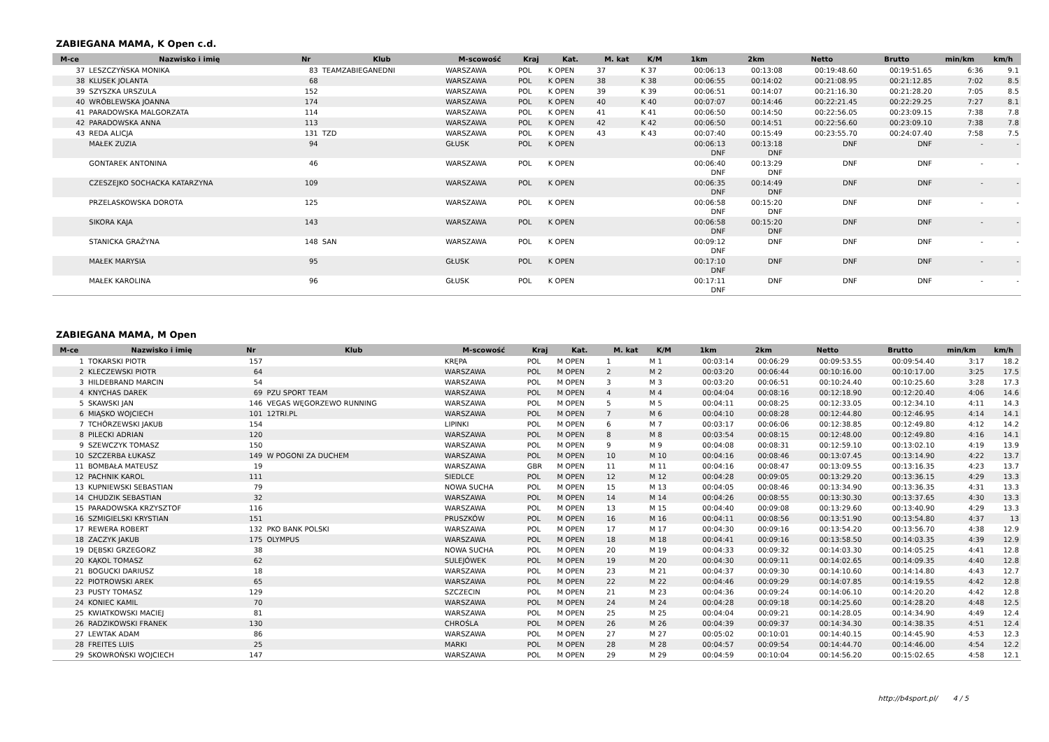ZABIEGANA MAMA, K Open c.d.
| M-ce | Nazwisko i imię | Nr | Klub | M-scowość | Kraj | Kat. | M. kat | K/M | 1km | 2km | Netto | Brutto | min/km | km/h |
| --- | --- | --- | --- | --- | --- | --- | --- | --- | --- | --- | --- | --- | --- | --- |
| 37 | LESZCZYŃSKA MONIKA | 83 | TEAMZABIEGANEDNI | WARSZAWA | POL | K OPEN | 37 | K 37 | 00:06:13 | 00:13:08 | 00:19:48.60 | 00:19:51.65 | 6:36 | 9.1 |
| 38 | KLUSEK JOLANTA | 68 | | WARSZAWA | POL | K OPEN | 38 | K 38 | 00:06:55 | 00:14:02 | 00:21:08.95 | 00:21:12.85 | 7:02 | 8.5 |
| 39 | SZYSZKA URSZULA | 152 | | WARSZAWA | POL | K OPEN | 39 | K 39 | 00:06:51 | 00:14:07 | 00:21:16.30 | 00:21:28.20 | 7:05 | 8.5 |
| 40 | WRÓBLEWSKA JOANNA | 174 | | WARSZAWA | POL | K OPEN | 40 | K 40 | 00:07:07 | 00:14:46 | 00:22:21.45 | 00:22:29.25 | 7:27 | 8.1 |
| 41 | PARADOWSKA MALGORZATA | 114 | | WARSZAWA | POL | K OPEN | 41 | K 41 | 00:06:50 | 00:14:50 | 00:22:56.05 | 00:23:09.15 | 7:38 | 7.8 |
| 42 | PARADOWSKA ANNA | 113 | | WARSZAWA | POL | K OPEN | 42 | K 42 | 00:06:50 | 00:14:51 | 00:22:56.60 | 00:23:09.10 | 7:38 | 7.8 |
| 43 | REDA ALICJA | 131 | TZD | WARSZAWA | POL | K OPEN | 43 | K 43 | 00:07:40 | 00:15:49 | 00:23:55.70 | 00:24:07.40 | 7:58 | 7.5 |
| | MAŁEK ZUZIA | 94 | | GŁUSK | POL | K OPEN | | | 00:06:13 DNF | 00:13:18 DNF | DNF | DNF | - | - |
| | GONTAREK ANTONINA | 46 | | WARSZAWA | POL | K OPEN | | | 00:06:40 DNF | 00:13:29 DNF | DNF | DNF | - | - |
| | CZESZEJKO SOCHACKA KATARZYNA | 109 | | WARSZAWA | POL | K OPEN | | | 00:06:35 DNF | 00:14:49 DNF | DNF | DNF | - | - |
| | PRZELASKOWSKA DOROTA | 125 | | WARSZAWA | POL | K OPEN | | | 00:06:58 DNF | 00:15:20 DNF | DNF | DNF | - | - |
| | SIKORA KAJA | 143 | | WARSZAWA | POL | K OPEN | | | 00:06:58 DNF | 00:15:20 DNF | DNF | DNF | - | - |
| | STANICKA GRAŻYNA | 148 | SAN | WARSZAWA | POL | K OPEN | | | 00:09:12 DNF | DNF | DNF | DNF | - | - |
| | MAŁEK MARYSIA | 95 | | GŁUSK | POL | K OPEN | | | 00:17:10 DNF | DNF | DNF | DNF | - | - |
| | MAŁEK KAROLINA | 96 | | GŁUSK | POL | K OPEN | | | 00:17:11 DNF | DNF | DNF | DNF | - | - |
ZABIEGANA MAMA, M Open
| M-ce | Nazwisko i imię | Nr | Klub | M-scowość | Kraj | Kat. | M. kat | K/M | 1km | 2km | Netto | Brutto | min/km | km/h |
| --- | --- | --- | --- | --- | --- | --- | --- | --- | --- | --- | --- | --- | --- | --- |
| 1 | TOKARSKI PIOTR | 157 | | KRĘPA | POL | M OPEN | 1 | M 1 | 00:03:14 | 00:06:29 | 00:09:53.55 | 00:09:54.40 | 3:17 | 18.2 |
| 2 | KLECZEWSKI PIOTR | 64 | | WARSZAWA | POL | M OPEN | 2 | M 2 | 00:03:20 | 00:06:44 | 00:10:16.00 | 00:10:17.00 | 3:25 | 17.5 |
| 3 | HILDEBRAND MARCIN | 54 | | WARSZAWA | POL | M OPEN | 3 | M 3 | 00:03:20 | 00:06:51 | 00:10:24.40 | 00:10:25.60 | 3:28 | 17.3 |
| 4 | KNYCHAS DAREK | 69 | PZU SPORT TEAM | WARSZAWA | POL | M OPEN | 4 | M 4 | 00:04:04 | 00:08:16 | 00:12:18.90 | 00:12:20.40 | 4:06 | 14.6 |
| 5 | SKAWSKI JAN | 146 | VEGAS WĘGORZEWO RUNNING | WARSZAWA | POL | M OPEN | 5 | M 5 | 00:04:11 | 00:08:25 | 00:12:33.05 | 00:12:34.10 | 4:11 | 14.3 |
| 6 | MIĄSKO WOJCIECH | 101 | 12TRI.PL | WARSZAWA | POL | M OPEN | 7 | M 6 | 00:04:10 | 00:08:28 | 00:12:44.80 | 00:12:46.95 | 4:14 | 14.1 |
| 7 | TCHÓRZEWSKI JAKUB | 154 | | LIPINKI | POL | M OPEN | 6 | M 7 | 00:03:17 | 00:06:06 | 00:12:38.85 | 00:12:49.80 | 4:12 | 14.2 |
| 8 | PILECKI ADRIAN | 120 | | WARSZAWA | POL | M OPEN | 8 | M 8 | 00:03:54 | 00:08:15 | 00:12:48.00 | 00:12:49.80 | 4:16 | 14.1 |
| 9 | SZEWCZYK TOMASZ | 150 | | WARSZAWA | POL | M OPEN | 9 | M 9 | 00:04:08 | 00:08:31 | 00:12:59.10 | 00:13:02.10 | 4:19 | 13.9 |
| 10 | SZCZERBA ŁUKASZ | 149 | W POGONI ZA DUCHEM | WARSZAWA | POL | M OPEN | 10 | M 10 | 00:04:16 | 00:08:46 | 00:13:07.45 | 00:13:14.90 | 4:22 | 13.7 |
| 11 | BOMBAŁA MATEUSZ | 19 | | WARSZAWA | GBR | M OPEN | 11 | M 11 | 00:04:16 | 00:08:47 | 00:13:09.55 | 00:13:16.35 | 4:23 | 13.7 |
| 12 | PACHNIK KAROL | 111 | | SIEDLCE | POL | M OPEN | 12 | M 12 | 00:04:28 | 00:09:05 | 00:13:29.20 | 00:13:36.15 | 4:29 | 13.3 |
| 13 | KUPNIEWSKI SEBASTIAN | 79 | | NOWA SUCHA | POL | M OPEN | 15 | M 13 | 00:04:05 | 00:08:46 | 00:13:34.90 | 00:13:36.35 | 4:31 | 13.3 |
| 14 | CHUDZIK SEBASTIAN | 32 | | WARSZAWA | POL | M OPEN | 14 | M 14 | 00:04:26 | 00:08:55 | 00:13:30.30 | 00:13:37.65 | 4:30 | 13.3 |
| 15 | PARADOWSKA KRZYSZTOF | 116 | | WARSZAWA | POL | M OPEN | 13 | M 15 | 00:04:40 | 00:09:08 | 00:13:29.60 | 00:13:40.90 | 4:29 | 13.3 |
| 16 | SZMIGIELSKI KRYSTIAN | 151 | | PRUSZKÓW | POL | M OPEN | 16 | M 16 | 00:04:11 | 00:08:56 | 00:13:51.90 | 00:13:54.80 | 4:37 | 13 |
| 17 | REWERA ROBERT | 132 | PKO BANK POLSKI | WARSZAWA | POL | M OPEN | 17 | M 17 | 00:04:30 | 00:09:16 | 00:13:54.20 | 00:13:56.70 | 4:38 | 12.9 |
| 18 | ZACZYK JAKUB | 175 | OLYMPUS | WARSZAWA | POL | M OPEN | 18 | M 18 | 00:04:41 | 00:09:16 | 00:13:58.50 | 00:14:03.35 | 4:39 | 12.9 |
| 19 | DĘBSKI GRZEGORZ | 38 | | NOWA SUCHA | POL | M OPEN | 20 | M 19 | 00:04:33 | 00:09:32 | 00:14:03.30 | 00:14:05.25 | 4:41 | 12.8 |
| 20 | KĄKOL TOMASZ | 62 | | SULEJÓWEK | POL | M OPEN | 19 | M 20 | 00:04:30 | 00:09:11 | 00:14:02.65 | 00:14:09.35 | 4:40 | 12.8 |
| 21 | BOGUCKI DARIUSZ | 18 | | WARSZAWA | POL | M OPEN | 23 | M 21 | 00:04:37 | 00:09:30 | 00:14:10.60 | 00:14:14.80 | 4:43 | 12.7 |
| 22 | PIOTROWSKI AREK | 65 | | WARSZAWA | POL | M OPEN | 22 | M 22 | 00:04:46 | 00:09:29 | 00:14:07.85 | 00:14:19.55 | 4:42 | 12.8 |
| 23 | PUSTY TOMASZ | 129 | | SZCZECIN | POL | M OPEN | 21 | M 23 | 00:04:36 | 00:09:24 | 00:14:06.10 | 00:14:20.20 | 4:42 | 12.8 |
| 24 | KONIEC KAMIL | 70 | | WARSZAWA | POL | M OPEN | 24 | M 24 | 00:04:28 | 00:09:18 | 00:14:25.60 | 00:14:28.20 | 4:48 | 12.5 |
| 25 | KWIATKOWSKI MACIEJ | 81 | | WARSZAWA | POL | M OPEN | 25 | M 25 | 00:04:04 | 00:09:21 | 00:14:28.05 | 00:14:34.90 | 4:49 | 12.4 |
| 26 | RADZIKOWSKI FRANEK | 130 | | CHROŚLA | POL | M OPEN | 26 | M 26 | 00:04:39 | 00:09:37 | 00:14:34.30 | 00:14:38.35 | 4:51 | 12.4 |
| 27 | LEWTAK ADAM | 86 | | WARSZAWA | POL | M OPEN | 27 | M 27 | 00:05:02 | 00:10:01 | 00:14:40.15 | 00:14:45.90 | 4:53 | 12.3 |
| 28 | FREITES LUIS | 25 | | MARKI | POL | M OPEN | 28 | M 28 | 00:04:57 | 00:09:54 | 00:14:44.70 | 00:14:46.00 | 4:54 | 12.2 |
| 29 | SKOWROŃSKI WOJCIECH | 147 | | WARSZAWA | POL | M OPEN | 29 | M 29 | 00:04:59 | 00:10:04 | 00:14:56.20 | 00:15:02.65 | 4:58 | 12.1 |
http://b4sport.pl/ 4 / 5